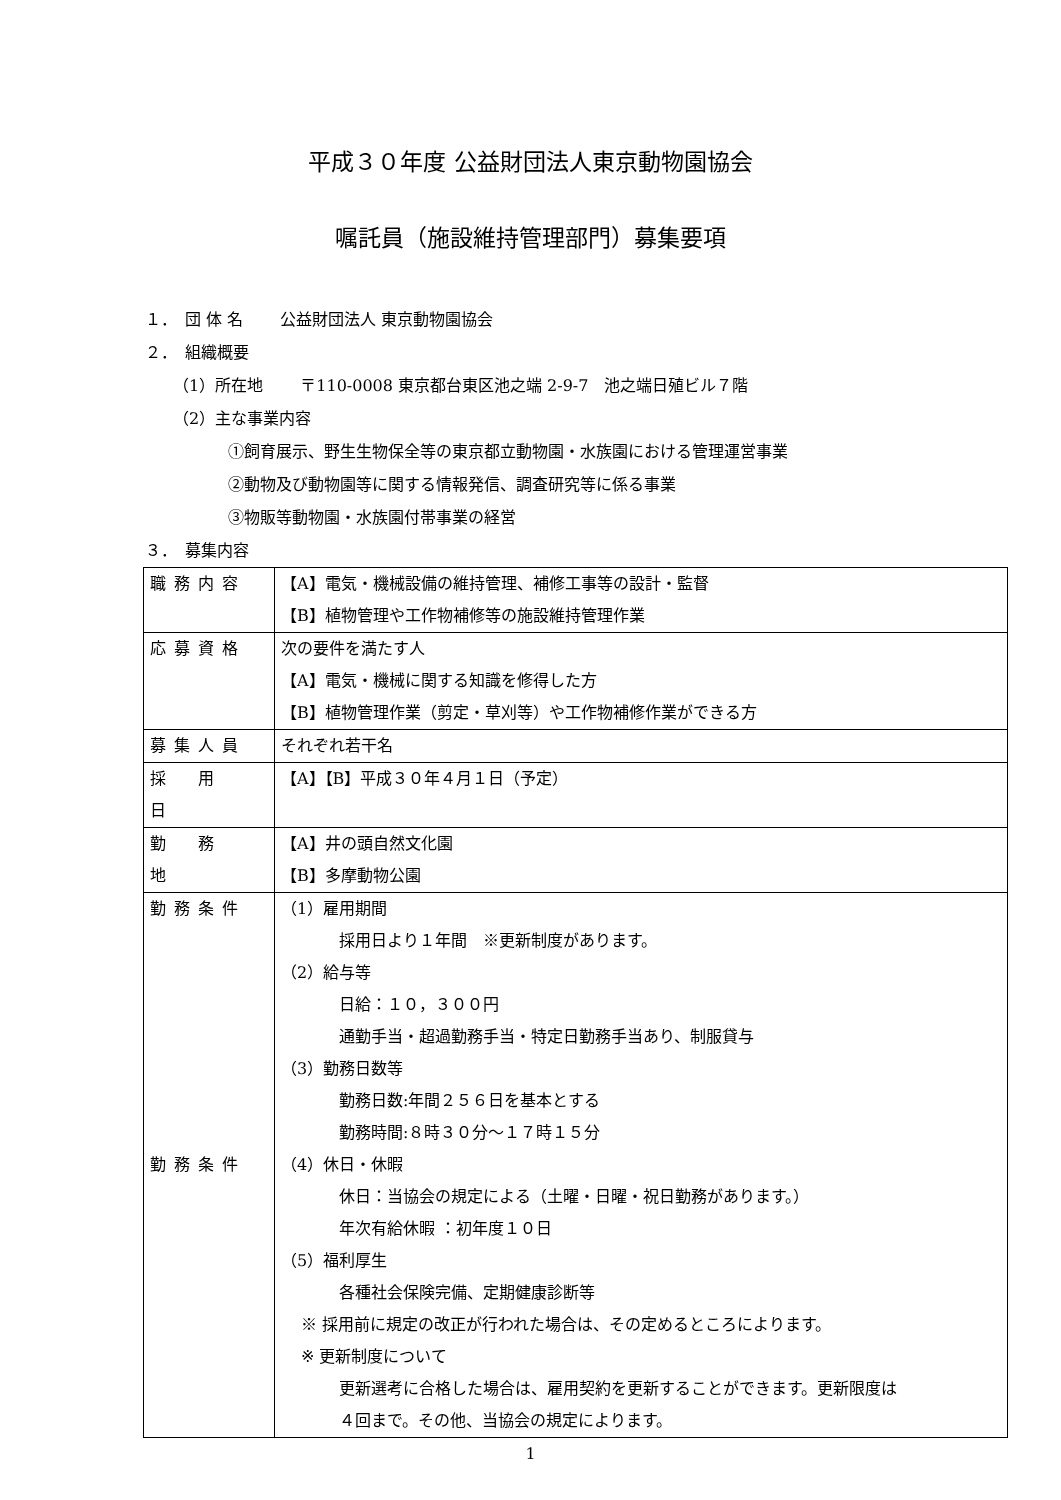平成３０年度 公益財団法人東京動物園協会
嘱託員（施設維持管理部門）募集要項
１．　団 体 名　　 公益財団法人 東京動物園協会
２．　組織概要
（1）所在地　　 〒110-0008 東京都台東区池之端 2-9-7　池之端日殖ビル７階
（2）主な事業内容
①飼育展示、野生生物保全等の東京都立動物園・水族園における管理運営事業
②動物及び動物園等に関する情報発信、調査研究等に係る事業
③物販等動物園・水族園付帯事業の経営
３．　募集内容
| 職務内容 | 【A】電気・機械設備の維持管理、補修工事等の設計・監督 【B】植物管理や工作物補修等の施設維持管理作業 |
| 応募資格 | 次の要件を満たす人 【A】電気・機械に関する知識を修得した方 【B】植物管理作業（剪定・草刈等）や工作物補修作業ができる方 |
| 募集人員 | それぞれ若干名 |
| 採 用 日 | 【A】【B】平成３０年４月１日（予定） |
| 勤 務 地 | 【A】井の頭自然文化園 【B】多摩動物公園 |
| 勤務条件 勤務条件 | （1）雇用期間 採用日より１年間 ※更新制度があります。 （2）給与等 日給：１０，３００円 通勤手当・超過勤務手当・特定日勤務手当あり、制服貸与 （3）勤務日数等 勤務日数:年間２５６日を基本とする 勤務時間:８時３０分～１７時１５分 （4）休日・休暇 休日：当協会の規定による（土曜・日曜・祝日勤務があります。） 年次有給休暇 ：初年度１０日 （5）福利厚生 各種社会保険完備、定期健康診断等 ※ 採用前に規定の改正が行われた場合は、その定めるところによります。 ※ 更新制度について 更新選考に合格した場合は、雇用契約を更新することができます。更新限度は ４回まで。その他、当協会の規定によります。 |
1